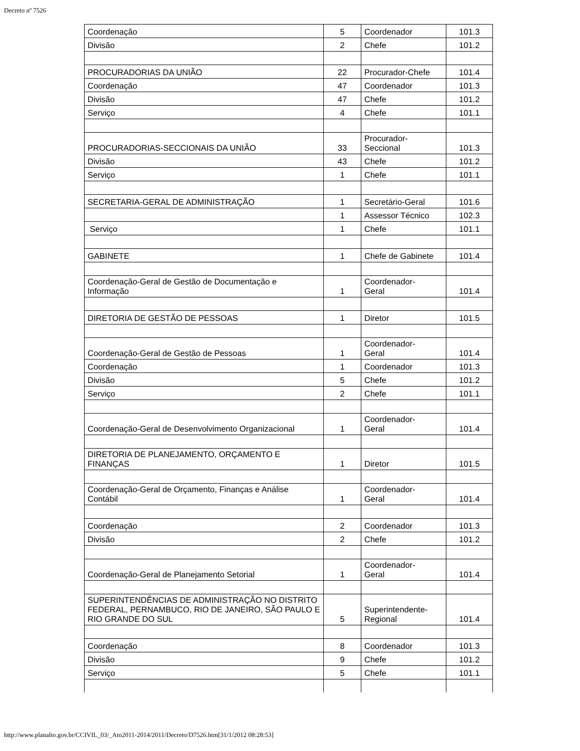Decreto nº 7526
| Coordenação | 5 | Coordenador | 101.3 |
| Divisão | 2 | Chefe | 101.2 |
| PROCURADORIAS DA UNIÃO | 22 | Procurador-Chefe | 101.4 |
| Coordenação | 47 | Coordenador | 101.3 |
| Divisão | 47 | Chefe | 101.2 |
| Serviço | 4 | Chefe | 101.1 |
| PROCURADORIAS-SECCIONAIS DA UNIÃO | 33 | Procurador- Seccional | 101.3 |
| Divisão | 43 | Chefe | 101.2 |
| Serviço | 1 | Chefe | 101.1 |
| SECRETARIA-GERAL DE ADMINISTRAÇÃO | 1 | Secretário-Geral | 101.6 |
| | 1 | Assessor Técnico | 102.3 |
| Serviço | 1 | Chefe | 101.1 |
| GABINETE | 1 | Chefe de Gabinete | 101.4 |
| Coordenação-Geral de Gestão de Documentação e Informação | 1 | Coordenador- Geral | 101.4 |
| DIRETORIA DE GESTÃO DE PESSOAS | 1 | Diretor | 101.5 |
| Coordenação-Geral de Gestão de Pessoas | 1 | Coordenador- Geral | 101.4 |
| Coordenação | 1 | Coordenador | 101.3 |
| Divisão | 5 | Chefe | 101.2 |
| Serviço | 2 | Chefe | 101.1 |
| Coordenação-Geral de Desenvolvimento Organizacional | 1 | Coordenador- Geral | 101.4 |
| DIRETORIA DE PLANEJAMENTO, ORÇAMENTO E FINANÇAS | 1 | Diretor | 101.5 |
| Coordenação-Geral de Orçamento, Finanças e Análise Contábil | 1 | Coordenador- Geral | 101.4 |
| Coordenação | 2 | Coordenador | 101.3 |
| Divisão | 2 | Chefe | 101.2 |
| Coordenação-Geral de Planejamento Setorial | 1 | Coordenador- Geral | 101.4 |
| SUPERINTENDÊNCIAS DE ADMINISTRAÇÃO NO DISTRITO FEDERAL, PERNAMBUCO, RIO DE JANEIRO, SÃO PAULO E RIO GRANDE DO SUL | 5 | Superintendente- Regional | 101.4 |
| Coordenação | 8 | Coordenador | 101.3 |
| Divisão | 9 | Chefe | 101.2 |
| Serviço | 5 | Chefe | 101.1 |
http://www.planalto.gov.br/CCIVIL_03/_Ato2011-2014/2011/Decreto/D7526.htm[31/1/2012 08:28:53]